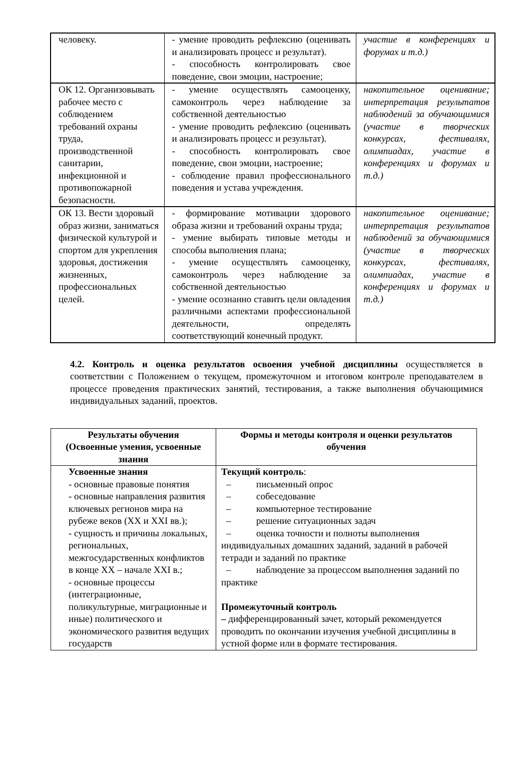| человеку. | - умение проводить рефлексию (оценивать и анализировать процесс и результат). - способность контролировать свое поведение, свои эмоции, настроение; | участие в конференциях и форумах и т.д.) |
| ОК 12. Организовывать рабочее место с соблюдением требований охраны труда, производственной санитарии, инфекционной и противопожарной безопасности. | - умение осуществлять самооценку, самоконтроль через наблюдение за собственной деятельностью - умение проводить рефлексию (оценивать и анализировать процесс и результат). - способность контролировать свое поведение, свои эмоции, настроение; - соблюдение правил профессионального поведения и устава учреждения. | накопительное оценивание; интерпретация результатов наблюдений за обучающимися (участие в творческих конкурсах, фестивалях, олимпиадах, участие в конференциях и форумах и т.д.) |
| ОК 13. Вести здоровый образ жизни, заниматься физической культурой и спортом для укрепления здоровья, достижения жизненных, профессиональных целей. | - формирование мотивации здорового образа жизни и требований охраны труда; - умение выбирать типовые методы и способы выполнения плана; - умение осуществлять самооценку, самоконтроль через наблюдение за собственной деятельностью - умение осознанно ставить цели овладения различными аспектами профессиональной деятельности, определять соответствующий конечный продукт. | накопительное оценивание; интерпретация результатов наблюдений за обучающимися (участие в творческих конкурсах, фестивалях, олимпиадах, участие в конференциях и форумах и т.д.) |
4.2. Контроль и оценка результатов освоения учебной дисциплины осуществляется в соответствии с Положением о текущем, промежуточном и итоговом контроле преподавателем в процессе проведения практических занятий, тестирования, а также выполнения обучающимися индивидуальных заданий, проектов.
| Результаты обучения (Освоенные умения, усвоенные знания | Формы и методы контроля и оценки результатов обучения |
| --- | --- |
| Усвоенные знания - основные правовые понятия - основные направления развития ключевых регионов мира на рубеже веков (XX и XXI вв.); - сущность и причины локальных, региональных, межгосударственных конфликтов в конце XX – начале XXI в.; - основные процессы (интеграционные, поликультурные, миграционные и иные) политического и экономического развития ведущих государств | Текущий контроль : – письменный опрос – собеседование – компьютерное тестирование – решение ситуационных задач – оценка точности и полноты выполнения индивидуальных домашних заданий, заданий в рабочей тетради и заданий по практике – наблюдение за процессом выполнения заданий по практике Промежуточный контроль – дифференцированный зачет, который рекомендуется проводить по окончании изучения учебной дисциплины в устной форме или в формате тестирования. |